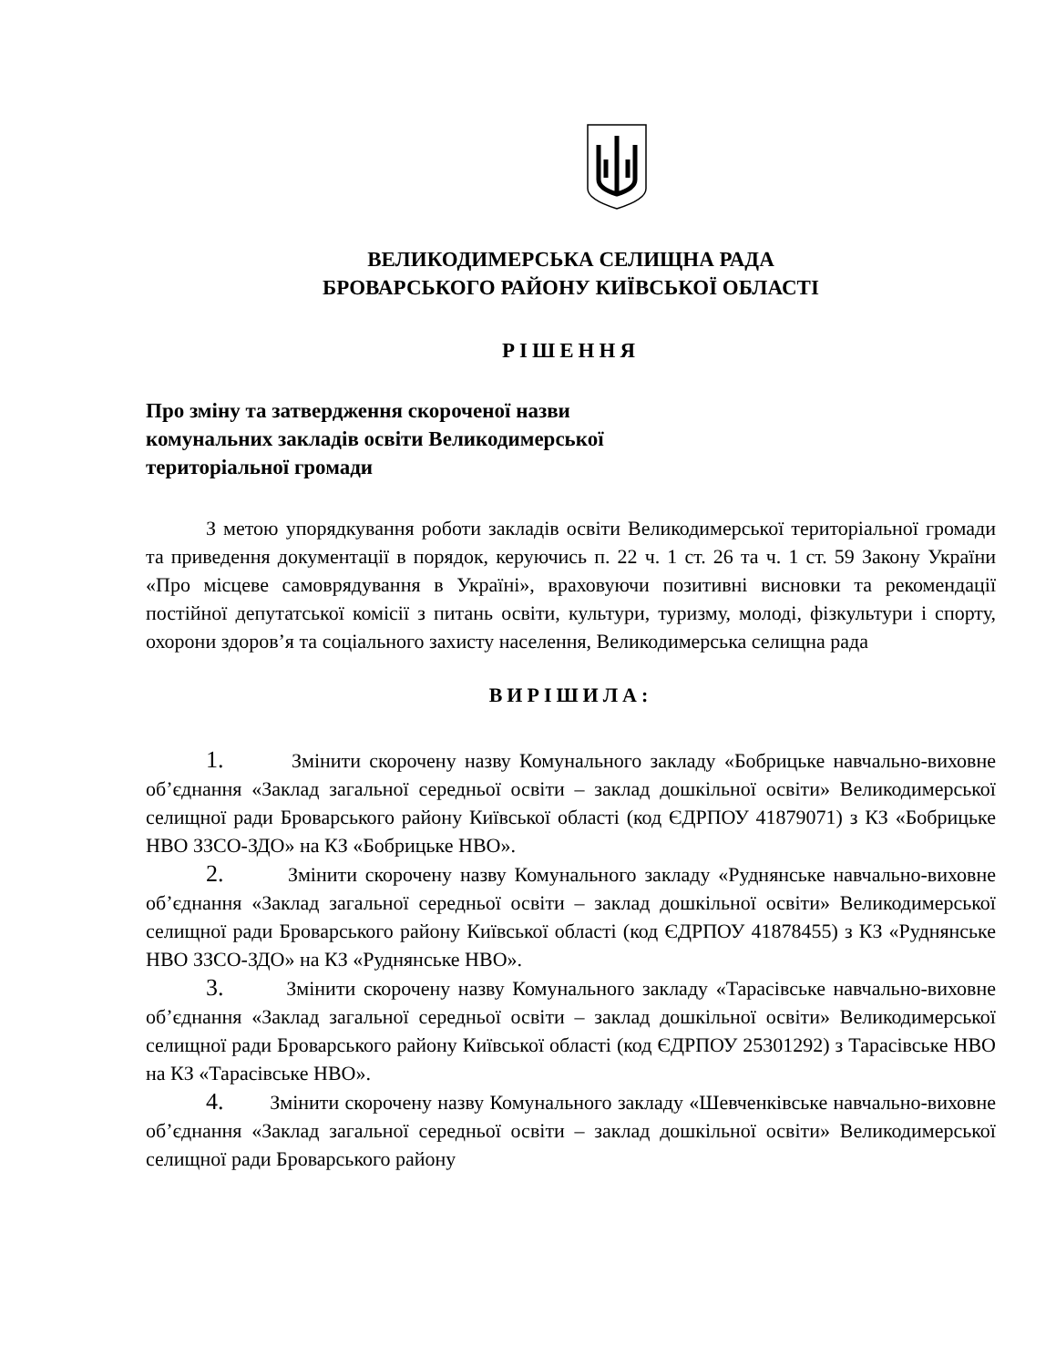ВЕЛИКОДИМЕРСЬКА СЕЛИЩНА РАДА
БРОВАРСЬКОГО РАЙОНУ КИЇВСЬКОЇ ОБЛАСТІ
РІШЕННЯ
Про зміну та затвердження скороченої назви
комунальних закладів освіти Великодимерської
територіальної громади
З метою упорядкування роботи закладів освіти Великодимерської територіальної громади та приведення документації в порядок, керуючись п. 22 ч. 1 ст. 26 та ч. 1 ст. 59 Закону України «Про місцеве самоврядування в Україні», враховуючи позитивні висновки та рекомендації постійної депутатської комісії з питань освіти, культури, туризму, молоді, фізкультури і спорту, охорони здоров’я та соціального захисту населення, Великодимерська селищна рада
ВИРІШИЛА:
1. Змінити скорочену назву Комунального закладу «Бобрицьке навчально-виховне об’єднання «Заклад загальної середньої освіти – заклад дошкільної освіти» Великодимерської селищної ради Броварського району Київської області (код ЄДРПОУ 41879071) з КЗ «Бобрицьке НВО ЗЗСО-ЗДО» на КЗ «Бобрицьке НВО».
2. Змінити скорочену назву Комунального закладу «Руднянське навчально-виховне об’єднання «Заклад загальної середньої освіти – заклад дошкільної освіти» Великодимерської селищної ради Броварського району Київської області (код ЄДРПОУ 41878455) з КЗ «Руднянське НВО ЗЗСО-ЗДО» на КЗ «Руднянське НВО».
3. Змінити скорочену назву Комунального закладу «Тарасівське навчально-виховне об’єднання «Заклад загальної середньої освіти – заклад дошкільної освіти» Великодимерської селищної ради Броварського району Київської області (код ЄДРПОУ 25301292) з Тарасівське НВО на КЗ «Тарасівське НВО».
4. Змінити скорочену назву Комунального закладу «Шевченківське навчально-виховне об’єднання «Заклад загальної середньої освіти – заклад дошкільної освіти» Великодимерської селищної ради Броварського району